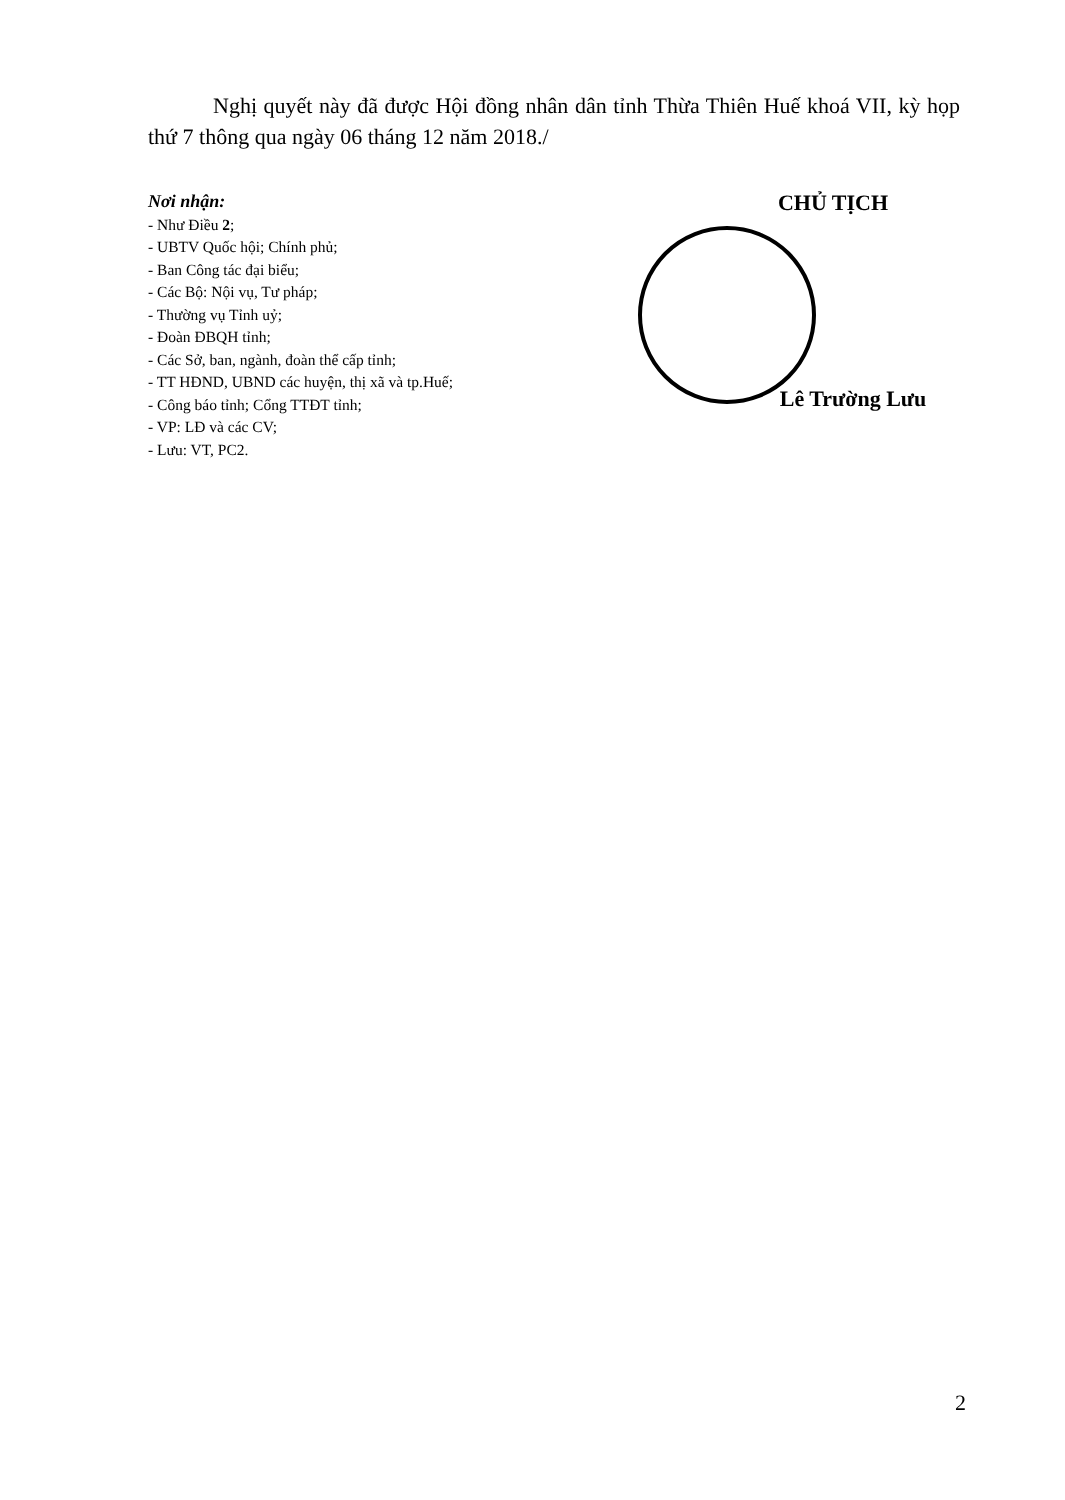Nghị quyết này đã được Hội đồng nhân dân tỉnh Thừa Thiên Huế khoá VII, kỳ họp thứ 7 thông qua ngày 06 tháng 12 năm 2018./
Nơi nhận:
- Như Điều 2;
- UBTV Quốc hội; Chính phủ;
- Ban Công tác đại biểu;
- Các Bộ: Nội vụ, Tư pháp;
- Thường vụ Tỉnh uỷ;
- Đoàn ĐBQH tỉnh;
- Các Sở, ban, ngành, đoàn thể cấp tỉnh;
- TT HĐND, UBND các huyện, thị xã và tp.Huế;
- Công báo tỉnh; Cổng TTĐT tỉnh;
- VP: LĐ và các CV;
- Lưu: VT, PC2.
CHỦ TỊCH
Lê Trường Lưu
2